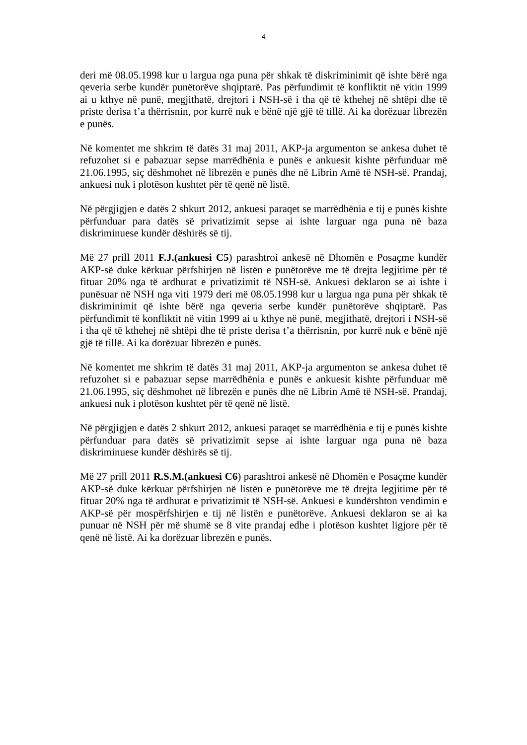4
deri më 08.05.1998 kur u largua nga puna për shkak të diskriminimit që ishte bërë nga qeveria serbe kundër punëtorëve shqiptarë. Pas përfundimit të konfliktit në vitin 1999 ai u kthye në punë, megjithatë, drejtori i NSH-së i tha që të kthehej në shtëpi dhe të priste derisa t’a thërrisnin, por kurrë nuk e bënë një gjë të tillë. Ai ka dorëzuar librezën e punës.
Në komentet me shkrim të datës 31 maj 2011, AKP-ja argumenton se ankesa duhet të refuzohet si e pabazuar sepse marrëdhënia e punës e ankuesit kishte përfunduar më 21.06.1995, siç dëshmohet në librezën e punës dhe në Librin Amë të NSH-së. Prandaj, ankuesi nuk i plotëson kushtet për të qenë në listë.
Në përgjigjen e datës 2 shkurt 2012, ankuesi paraqet se marrëdhënia e tij e punës kishte përfunduar para datës së privatizimit sepse ai ishte larguar nga puna në baza diskriminuese kundër dëshirës së tij.
Më 27 prill 2011 F.J.(ankuesi C5) parashtroi ankesë në Dhomën e Posaçme kundër AKP-së duke kërkuar përfshirjen në listën e punëtorëve me të drejta legjitime për të fituar 20% nga të ardhurat e privatizimit të NSH-së. Ankuesi deklaron se ai ishte i punësuar në NSH nga viti 1979 deri më 08.05.1998 kur u largua nga puna për shkak të diskriminimit që ishte bërë nga qeveria serbe kundër punëtorëve shqiptarë. Pas përfundimit të konfliktit në vitin 1999 ai u kthye në punë, megjithatë, drejtori i NSH-së i tha që të kthehej në shtëpi dhe të priste derisa t’a thërrisnin, por kurrë nuk e bënë një gjë të tillë. Ai ka dorëzuar librezën e punës.
Në komentet me shkrim të datës 31 maj 2011, AKP-ja argumenton se ankesa duhet të refuzohet si e pabazuar sepse marrëdhënia e punës e ankuesit kishte përfunduar më 21.06.1995, siç dëshmohet në librezën e punës dhe në Librin Amë të NSH-së. Prandaj, ankuesi nuk i plotëson kushtet për të qenë në listë.
Në përgjigjen e datës 2 shkurt 2012, ankuesi paraqet se marrëdhënia e tij e punës kishte përfunduar para datës së privatizimit sepse ai ishte larguar nga puna në baza diskriminuese kundër dëshirës së tij.
Më 27 prill 2011 R.S.M.(ankuesi C6) parashtroi ankesë në Dhomën e Posaçme kundër AKP-së duke kërkuar përfshirjen në listën e punëtorëve me të drejta legjitime për të fituar 20% nga të ardhurat e privatizimit të NSH-së. Ankuesi e kundërshton vendimin e AKP-së për mospërfshirjen e tij në listën e punëtorëve. Ankuesi deklaron se ai ka punuar në NSH për më shumë se 8 vite prandaj edhe i plotëson kushtet ligjore për të qenë në listë. Ai ka dorëzuar librezën e punës.